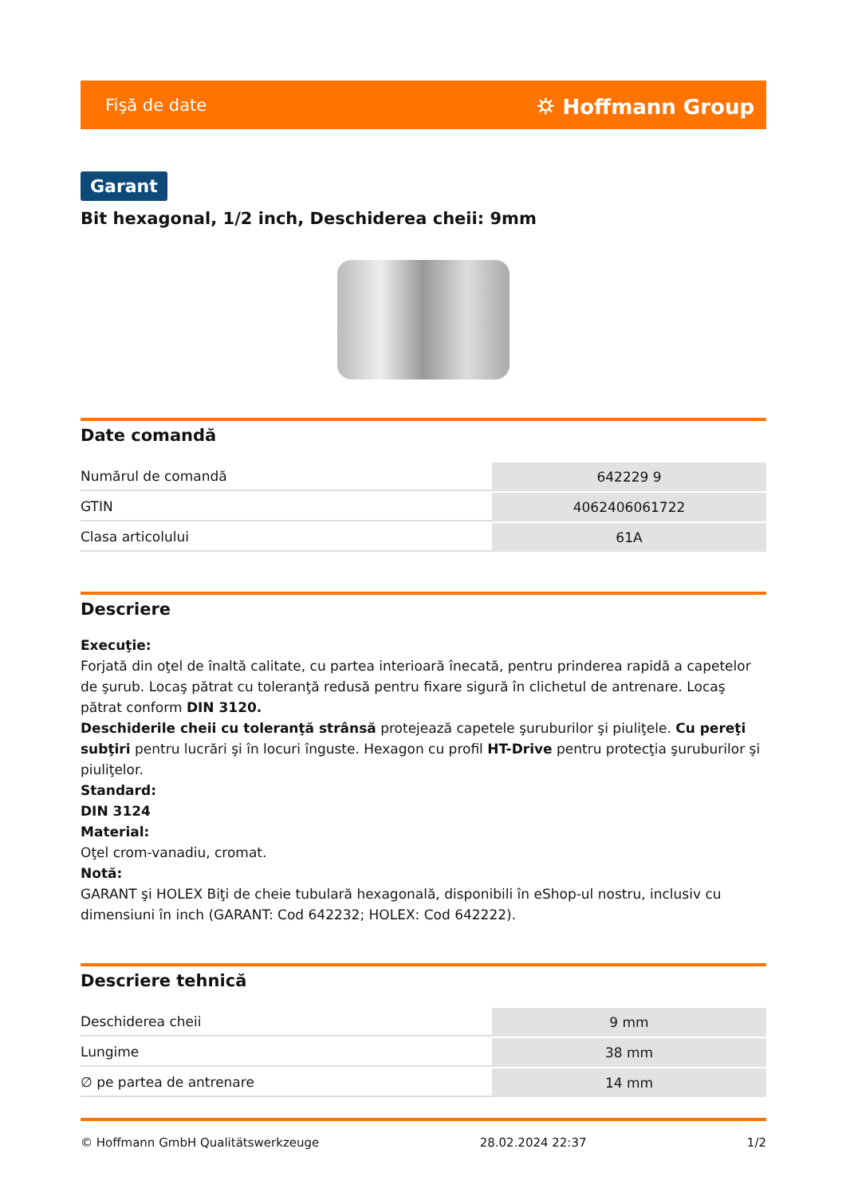Fişă de date ⛭ Hoffmann Group
Garant
Bit hexagonal, 1/2 inch, Deschiderea cheii: 9mm
Date comandă
| Numărul de comandă | 642229 9 |
| GTIN | 4062406061722 |
| Clasa articolului | 61A |
Descriere
Execuţie:
Forjată din oţel de înaltă calitate, cu partea interioară înecată, pentru prinderea rapidă a capetelor de şurub. Locaş pătrat cu toleranţă redusă pentru fixare sigură în clichetul de antrenare. Locaş pătrat conform DIN 3120.
Deschiderile cheii cu toleranţă strânsă protejează capetele şuruburilor şi piuliţele. Cu pereţi subţiri pentru lucrări şi în locuri înguste. Hexagon cu profil HT-Drive pentru protecţia şuruburilor şi piuliţelor.
Standard:
DIN 3124
Material:
Oţel crom-vanadiu, cromat.
Notă:
GARANT şi HOLEX Biţi de cheie tubulară hexagonală, disponibili în eShop-ul nostru, inclusiv cu dimensiuni în inch (GARANT: Cod 642232; HOLEX: Cod 642222).
Descriere tehnică
| Deschiderea cheii | 9 mm |
| Lungime | 38 mm |
| ∅ pe partea de antrenare | 14 mm |
© Hoffmann GmbH Qualitätswerkzeuge 28.02.2024 22:37 1/2